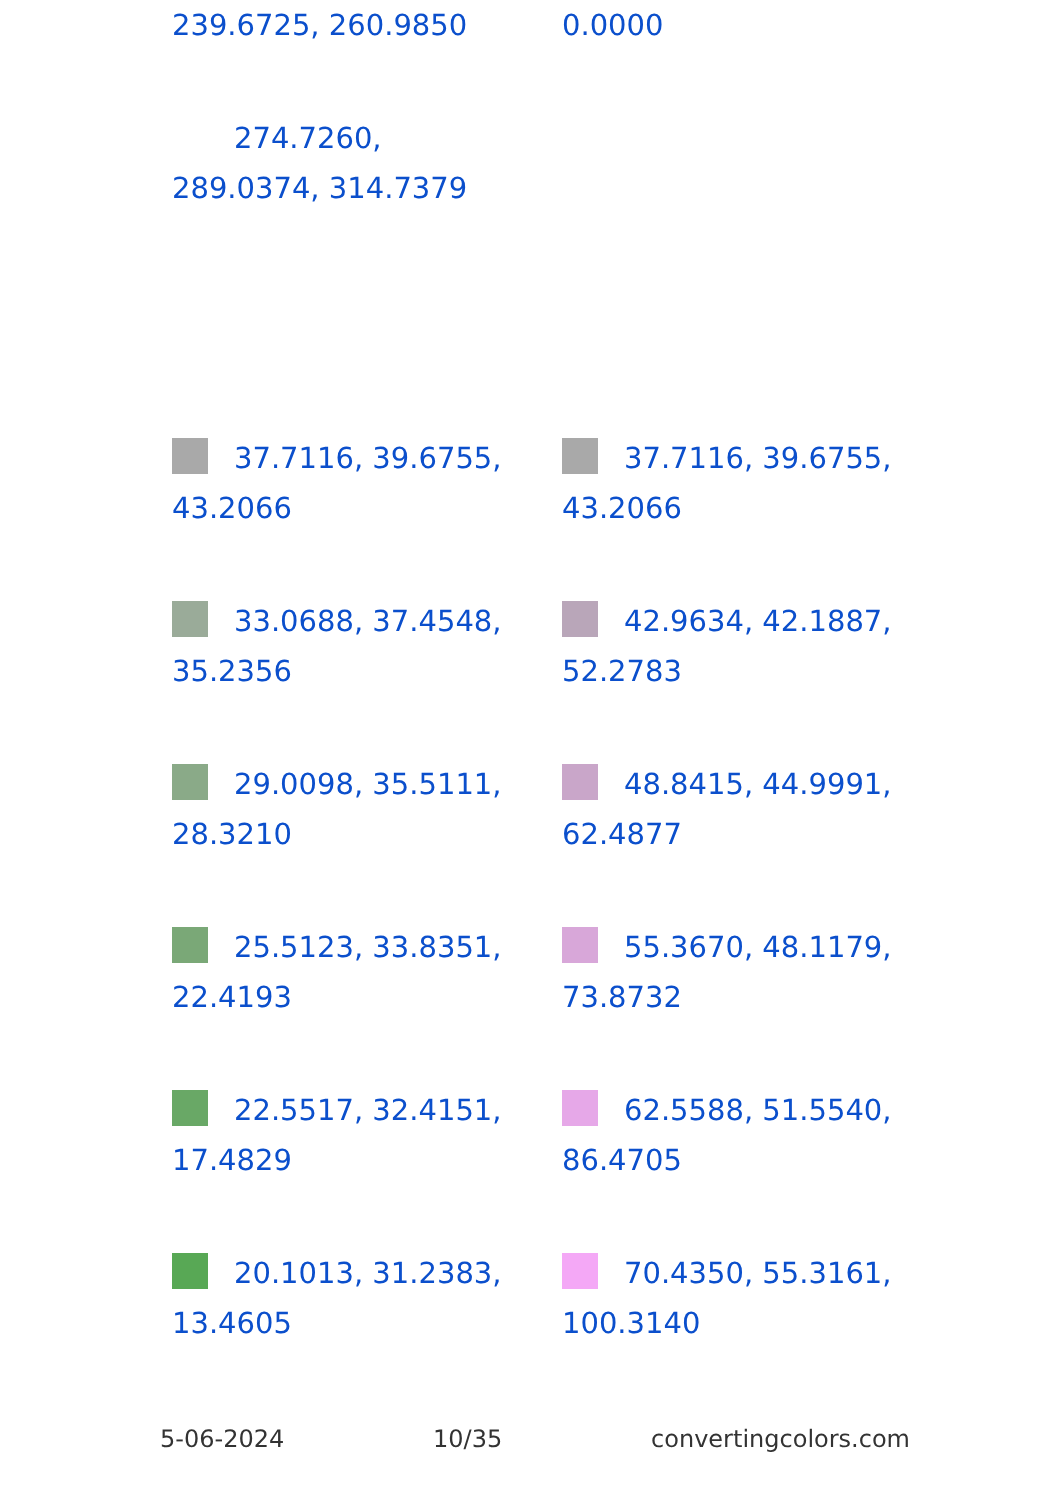| 239.6725, 260.9850 | 0.0000 |
| 274.7260, 289.0374, 314.7379 | |
| 37.7116, 39.6755, 43.2066 | 37.7116, 39.6755, 43.2066 |
| 33.0688, 37.4548, 35.2356 | 42.9634, 42.1887, 52.2783 |
| 29.0098, 35.5111, 28.3210 | 48.8415, 44.9991, 62.4877 |
| 25.5123, 33.8351, 22.4193 | 55.3670, 48.1179, 73.8732 |
| 22.5517, 32.4151, 17.4829 | 62.5588, 51.5540, 86.4705 |
| 20.1013, 31.2383, 13.4605 | 70.4350, 55.3161, 100.3140 |
5-06-2024 10/35 convertingcolors.com